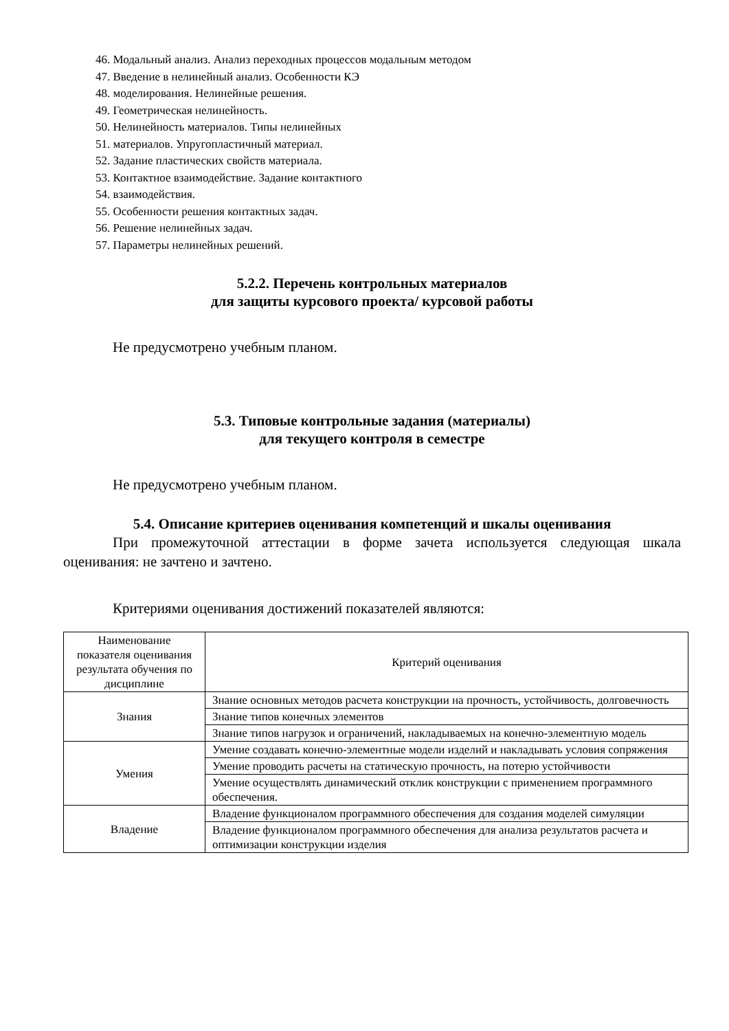46. Модальный анализ. Анализ переходных процессов модальным методом
47. Введение в нелинейный анализ. Особенности КЭ
48. моделирования. Нелинейные решения.
49. Геометрическая нелинейность.
50. Нелинейность материалов. Типы нелинейных
51. материалов. Упругопластичный материал.
52. Задание пластических свойств материала.
53. Контактное взаимодействие. Задание контактного
54. взаимодействия.
55. Особенности решения контактных задач.
56. Решение нелинейных задач.
57. Параметры нелинейных решений.
5.2.2. Перечень контрольных материалов
для защиты курсового проекта/ курсовой работы
Не предусмотрено учебным планом.
5.3. Типовые контрольные задания (материалы)
для текущего контроля в семестре
Не предусмотрено учебным планом.
5.4. Описание критериев оценивания компетенций и шкалы оценивания
При промежуточной аттестации в форме зачета используется следующая шкала оценивания: не зачтено и зачтено.
Критериями оценивания достижений показателей являются:
| Наименование показателя оценивания результата обучения по дисциплине | Критерий оценивания |
| --- | --- |
| Знания | Знание основных методов расчета конструкции на прочность, устойчивость, долговечность |
| | Знание типов конечных элементов |
| | Знание типов нагрузок и ограничений, накладываемых на конечно-элементную модель |
| Умения | Умение создавать конечно-элементные модели изделий и накладывать условия сопряжения |
| | Умение проводить расчеты на статическую прочность, на потерю устойчивости |
| | Умение осуществлять динамический отклик конструкции с применением программного обеспечения. |
| Владение | Владение функционалом программного обеспечения для создания моделей симуляции |
| | Владение функционалом программного обеспечения для анализа результатов расчета и оптимизации конструкции изделия |